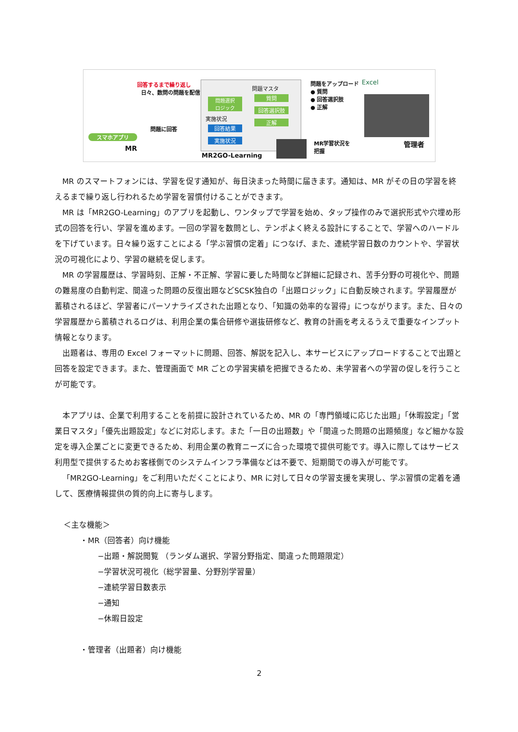回答するまで繰り返し
日々、数問の問題を配信
スマホアプリ
MR
問題に回答
問題選択
ロジック
問題マスタ
質問
回答選択肢
正解
実施状況
回答結果
実施状況
MR2GO-Learning
問題をアップロード
● 質問
● 回答選択肢
● 正解
Excel
MR学習状況を
把握
管理者
MR のスマートフォンには、学習を促す通知が、毎日決まった時間に届きます。通知は、MR がその日の学習を終えるまで繰り返し行われるため学習を習慣付けることができます。
MR は「MR2GO-Learning」のアプリを起動し、ワンタップで学習を始め、タップ操作のみで選択形式や穴埋め形式の回答を行い、学習を進めます。一回の学習を数問とし、テンポよく終える設計にすることで、学習へのハードルを下げています。日々繰り返すことによる「学ぶ習慣の定着」につなげ、また、連続学習日数のカウントや、学習状況の可視化により、学習の継続を促します。
MR の学習履歴は、学習時刻、正解・不正解、学習に要した時間など詳細に記録され、苦手分野の可視化や、問題の難易度の自動判定、間違った問題の反復出題などSCSK独自の「出題ロジック」に自動反映されます。学習履歴が蓄積されるほど、学習者にパーソナライズされた出題となり、「知識の効率的な習得」につながります。また、日々の学習履歴から蓄積されるログは、利用企業の集合研修や選抜研修など、教育の計画を考えるうえで重要なインプット情報となります。
出題者は、専用の Excel フォーマットに問題、回答、解説を記入し、本サービスにアップロードすることで出題と回答を設定できます。また、管理画面で MR ごとの学習実績を把握できるため、未学習者への学習の促しを行うことが可能です。
本アプリは、企業で利用することを前提に設計されているため、MR の「専門領域に応じた出題」「休暇設定」「営業日マスタ」「優先出題設定」などに対応します。また「一日の出題数」や「間違った問題の出題頻度」など細かな設定を導入企業ごとに変更できるため、利用企業の教育ニーズに合った環境で提供可能です。導入に際してはサービス利用型で提供するためお客様側でのシステムインフラ準備などは不要で、短期間での導入が可能です。
「MR2GO-Learning」をご利用いただくことにより、MR に対して日々の学習支援を実現し、学ぶ習慣の定着を通して、医療情報提供の質的向上に寄与します。
＜主な機能＞
・MR（回答者）向け機能
−出題・解説閲覧 （ランダム選択、学習分野指定、間違った問題限定）
−学習状況可視化（総学習量、分野別学習量）
−連続学習日数表示
−通知
−休暇日設定
・管理者（出題者）向け機能
2